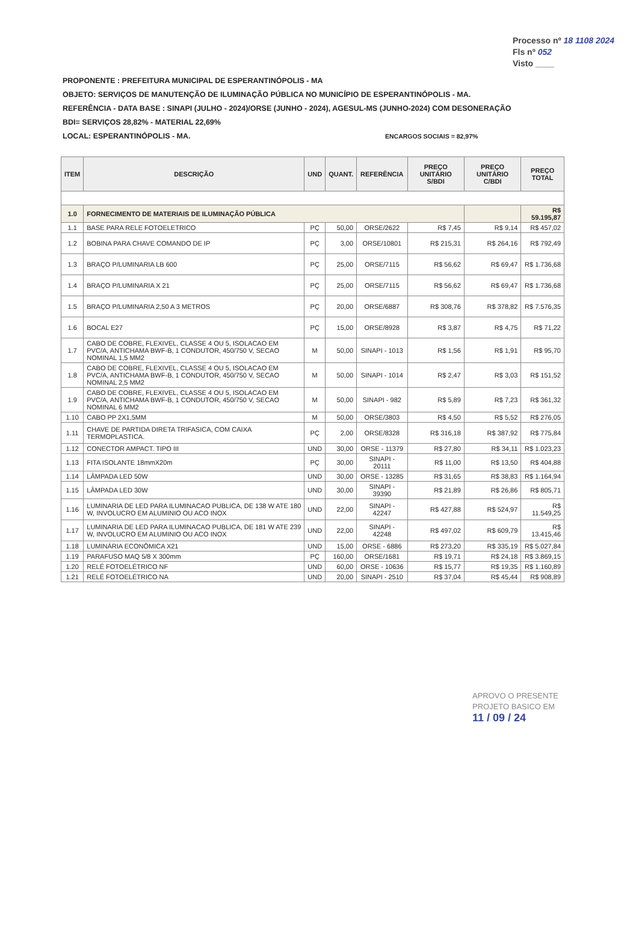Processo nº 18 1108 2024
Fls nº 052
Visto ____
PROPONENTE : PREFEITURA MUNICIPAL DE ESPERANTINÓPOLIS - MA
OBJETO: SERVIÇOS DE MANUTENÇÃO DE ILUMINAÇÃO PÚBLICA NO MUNICÍPIO DE ESPERANTINÓPOLIS - MA.
REFERÊNCIA - DATA BASE : SINAPI (JULHO - 2024)/ORSE (JUNHO - 2024), AGESUL-MS (JUNHO-2024) COM DESONERAÇÃO
BDI= SERVIÇOS 28,82% - MATERIAL 22,69%
LOCAL: ESPERANTINÓPOLIS - MA. ENCARGOS SOCIAIS = 82,97%
| ITEM | DESCRIÇÃO | UND | QUANT. | REFERÊNCIA | PREÇO UNITÁRIO S/BDI | PREÇO UNITÁRIO C/BDI | PREÇO TOTAL |
| --- | --- | --- | --- | --- | --- | --- | --- |
| 1.0 | FORNECIMENTO DE MATERIAIS DE ILUMINAÇÃO PÚBLICA | | | | | | R$ 59.195,87 |
| 1.1 | BASE PARA RELE FOTOELETRICO | PÇ | 50,00 | ORSE/2622 | R$ 7,45 | R$ 9,14 | R$ 457,02 |
| 1.2 | BOBINA PARA CHAVE COMANDO DE IP | PÇ | 3,00 | ORSE/10801 | R$ 215,31 | R$ 264,16 | R$ 792,49 |
| 1.3 | BRAÇO P/LUMINARIA LB 600 | PÇ | 25,00 | ORSE/7115 | R$ 56,62 | R$ 69,47 | R$ 1.736,68 |
| 1.4 | BRAÇO P/LUMINARIA X 21 | PÇ | 25,00 | ORSE/7115 | R$ 56,62 | R$ 69,47 | R$ 1.736,68 |
| 1.5 | BRAÇO P/LUMINARIA 2,50 A 3 METROS | PÇ | 20,00 | ORSE/6887 | R$ 308,76 | R$ 378,82 | R$ 7.576,35 |
| 1.6 | BOCAL E27 | PÇ | 15,00 | ORSE/8928 | R$ 3,87 | R$ 4,75 | R$ 71,22 |
| 1.7 | CABO DE COBRE, FLEXIVEL, CLASSE 4 OU 5, ISOLACAO EM PVC/A, ANTICHAMA BWF-B, 1 CONDUTOR, 450/750 V, SECAO NOMINAL 1,5 MM2 | M | 50,00 | SINAPI - 1013 | R$ 1,56 | R$ 1,91 | R$ 95,70 |
| 1.8 | CABO DE COBRE, FLEXIVEL, CLASSE 4 OU 5, ISOLACAO EM PVC/A, ANTICHAMA BWF-B, 1 CONDUTOR, 450/750 V, SECAO NOMINAL 2,5 MM2 | M | 50,00 | SINAPI - 1014 | R$ 2,47 | R$ 3,03 | R$ 151,52 |
| 1.9 | CABO DE COBRE, FLEXIVEL, CLASSE 4 OU 5, ISOLACAO EM PVC/A, ANTICHAMA BWF-B, 1 CONDUTOR, 450/750 V, SECAO NOMINAL 6 MM2 | M | 50,00 | SINAPI - 982 | R$ 5,89 | R$ 7,23 | R$ 361,32 |
| 1.10 | CABO PP 2X1,5MM | M | 50,00 | ORSE/3803 | R$ 4,50 | R$ 5,52 | R$ 276,05 |
| 1.11 | CHAVE DE PARTIDA DIRETA TRIFASICA, COM CAIXA TERMOPLASTICA. | PÇ | 2,00 | ORSE/8328 | R$ 316,18 | R$ 387,92 | R$ 775,84 |
| 1.12 | CONECTOR AMPACT. TIPO III | UND | 30,00 | ORSE - 11379 | R$ 27,80 | R$ 34,11 | R$ 1.023,23 |
| 1.13 | FITA ISOLANTE 18mmX20m | PÇ | 30,00 | SINAPI - 20111 | R$ 11,00 | R$ 13,50 | R$ 404,88 |
| 1.14 | LÂMPADA LED 50W | UND | 30,00 | ORSE - 13285 | R$ 31,65 | R$ 38,83 | R$ 1.164,94 |
| 1.15 | LÂMPADA LED 30W | UND | 30,00 | SINAPI - 39390 | R$ 21,89 | R$ 26,86 | R$ 805,71 |
| 1.16 | LUMINARIA DE LED PARA ILUMINACAO PUBLICA, DE 138 W ATE 180 W, INVOLUCRO EM ALUMINIO OU ACO INOX | UND | 22,00 | SINAPI - 42247 | R$ 427,88 | R$ 524,97 | R$ 11.549,25 |
| 1.17 | LUMINARIA DE LED PARA ILUMINACAO PUBLICA, DE 181 W ATE 239 W, INVOLUCRO EM ALUMINIO OU ACO INOX | UND | 22,00 | SINAPI - 42248 | R$ 497,02 | R$ 609,79 | R$ 13.415,46 |
| 1.18 | LUMINÁRIA ECONÔMICA X21 | UND | 15,00 | ORSE - 6886 | R$ 273,20 | R$ 335,19 | R$ 5.027,84 |
| 1.19 | PARAFUSO MAQ 5/8 X 300mm | PÇ | 160,00 | ORSE/1681 | R$ 19,71 | R$ 24,18 | R$ 3.869,15 |
| 1.20 | RELÉ FOTOELÉTRICO NF | UND | 60,00 | ORSE - 10636 | R$ 15,77 | R$ 19,35 | R$ 1.160,89 |
| 1.21 | RELÉ FOTOELÉTRICO NA | UND | 20,00 | SINAPI - 2510 | R$ 37,04 | R$ 45,44 | R$ 908,89 |
APROVO O PRESENTE
PROJETO BASICO EM
11 / 09 / 24